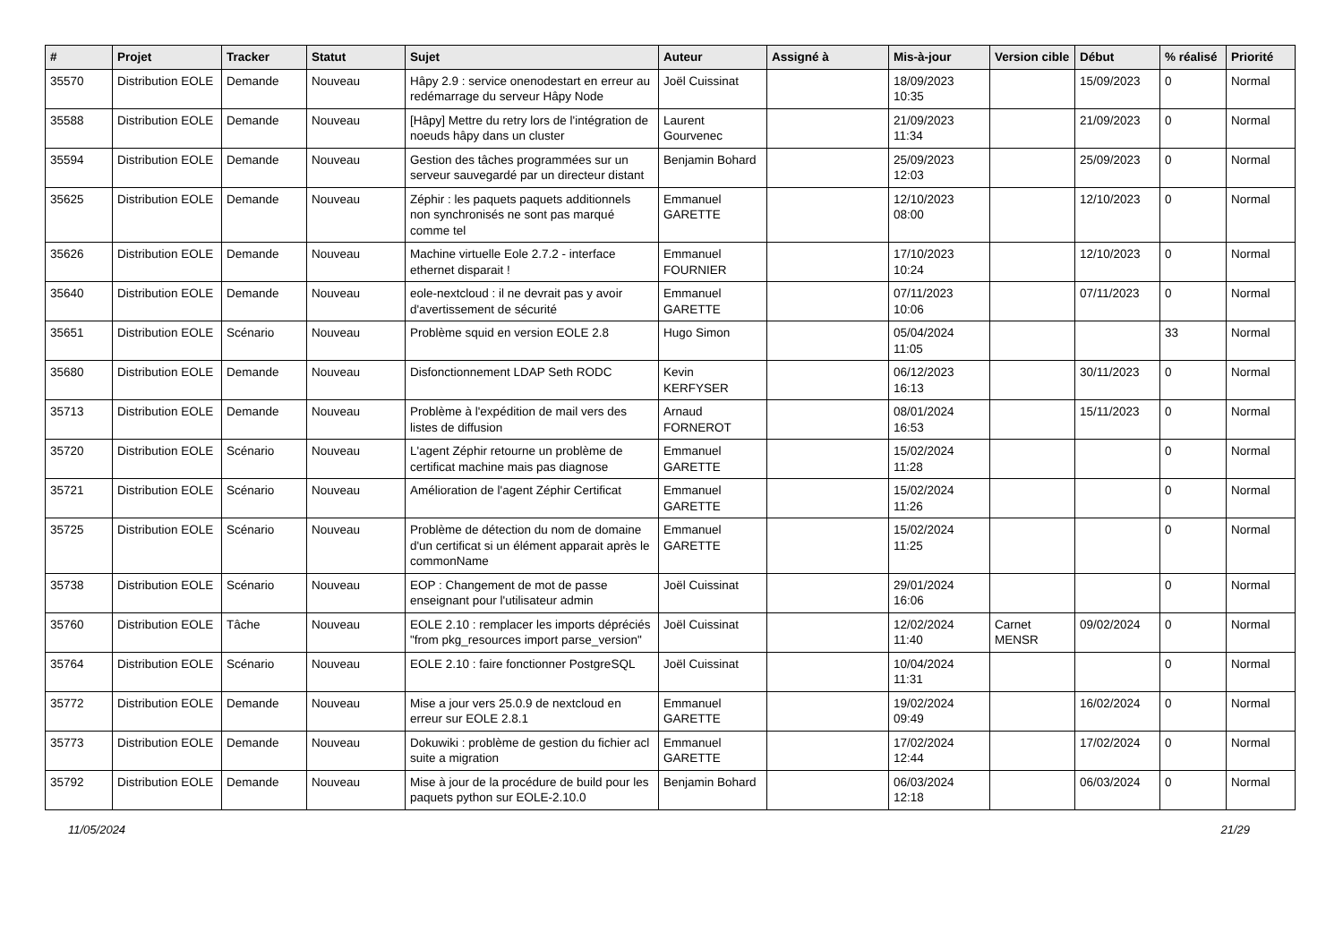| # | Projet | Tracker | Statut | Sujet | Auteur | Assigné à | Mis-à-jour | Version cible | Début | % réalisé | Priorité |
| --- | --- | --- | --- | --- | --- | --- | --- | --- | --- | --- | --- |
| 35570 | Distribution EOLE | Demande | Nouveau | Hâpy 2.9 : service onenodestart en erreur au redémarrage du serveur Hâpy Node | Joël Cuissinat | | 18/09/2023 10:35 | | 15/09/2023 | 0 | Normal |
| 35588 | Distribution EOLE | Demande | Nouveau | [Hâpy] Mettre du retry lors de l'intégration de noeuds hâpy dans un cluster | Laurent Gourvenec | | 21/09/2023 11:34 | | 21/09/2023 | 0 | Normal |
| 35594 | Distribution EOLE | Demande | Nouveau | Gestion des tâches programmées sur un serveur sauvegardé par un directeur distant | Benjamin Bohard | | 25/09/2023 12:03 | | 25/09/2023 | 0 | Normal |
| 35625 | Distribution EOLE | Demande | Nouveau | Zéphir : les paquets paquets additionnels non synchronisés ne sont pas marqué comme tel | Emmanuel GARETTE | | 12/10/2023 08:00 | | 12/10/2023 | 0 | Normal |
| 35626 | Distribution EOLE | Demande | Nouveau | Machine virtuelle Eole 2.7.2 - interface ethernet disparait ! | Emmanuel FOURNIER | | 17/10/2023 10:24 | | 12/10/2023 | 0 | Normal |
| 35640 | Distribution EOLE | Demande | Nouveau | eole-nextcloud : il ne devrait pas y avoir d'avertissement de sécurité | Emmanuel GARETTE | | 07/11/2023 10:06 | | 07/11/2023 | 0 | Normal |
| 35651 | Distribution EOLE | Scénario | Nouveau | Problème squid en version EOLE 2.8 | Hugo Simon | | 05/04/2024 11:05 | | | 33 | Normal |
| 35680 | Distribution EOLE | Demande | Nouveau | Disfonctionnement LDAP Seth RODC | Kevin KERFYSER | | 06/12/2023 16:13 | | 30/11/2023 | 0 | Normal |
| 35713 | Distribution EOLE | Demande | Nouveau | Problème à l'expédition de mail vers des listes de diffusion | Arnaud FORNEROT | | 08/01/2024 16:53 | | 15/11/2023 | 0 | Normal |
| 35720 | Distribution EOLE | Scénario | Nouveau | L'agent Zéphir retourne un problème de certificat machine mais pas diagnose | Emmanuel GARETTE | | 15/02/2024 11:28 | | | 0 | Normal |
| 35721 | Distribution EOLE | Scénario | Nouveau | Amélioration de l'agent Zéphir Certificat | Emmanuel GARETTE | | 15/02/2024 11:26 | | | 0 | Normal |
| 35725 | Distribution EOLE | Scénario | Nouveau | Problème de détection du nom de domaine d'un certificat si un élément apparait après le commonName | Emmanuel GARETTE | | 15/02/2024 11:25 | | | 0 | Normal |
| 35738 | Distribution EOLE | Scénario | Nouveau | EOP : Changement de mot de passe enseignant pour l'utilisateur admin | Joël Cuissinat | | 29/01/2024 16:06 | | | 0 | Normal |
| 35760 | Distribution EOLE | Tâche | Nouveau | EOLE 2.10 : remplacer les imports dépréciés "from pkg_resources import parse_version" | Joël Cuissinat | | 12/02/2024 11:40 | Carnet MENSR | 09/02/2024 | 0 | Normal |
| 35764 | Distribution EOLE | Scénario | Nouveau | EOLE 2.10 : faire fonctionner PostgreSQL | Joël Cuissinat | | 10/04/2024 11:31 | | | 0 | Normal |
| 35772 | Distribution EOLE | Demande | Nouveau | Mise a jour vers 25.0.9 de nextcloud en erreur sur EOLE 2.8.1 | Emmanuel GARETTE | | 19/02/2024 09:49 | | 16/02/2024 | 0 | Normal |
| 35773 | Distribution EOLE | Demande | Nouveau | Dokuwiki : problème de gestion du fichier acl suite a migration | Emmanuel GARETTE | | 17/02/2024 12:44 | | 17/02/2024 | 0 | Normal |
| 35792 | Distribution EOLE | Demande | Nouveau | Mise à jour de la procédure de build pour les paquets python sur EOLE-2.10.0 | Benjamin Bohard | | 06/03/2024 12:18 | | 06/03/2024 | 0 | Normal |
11/05/2024 21/29